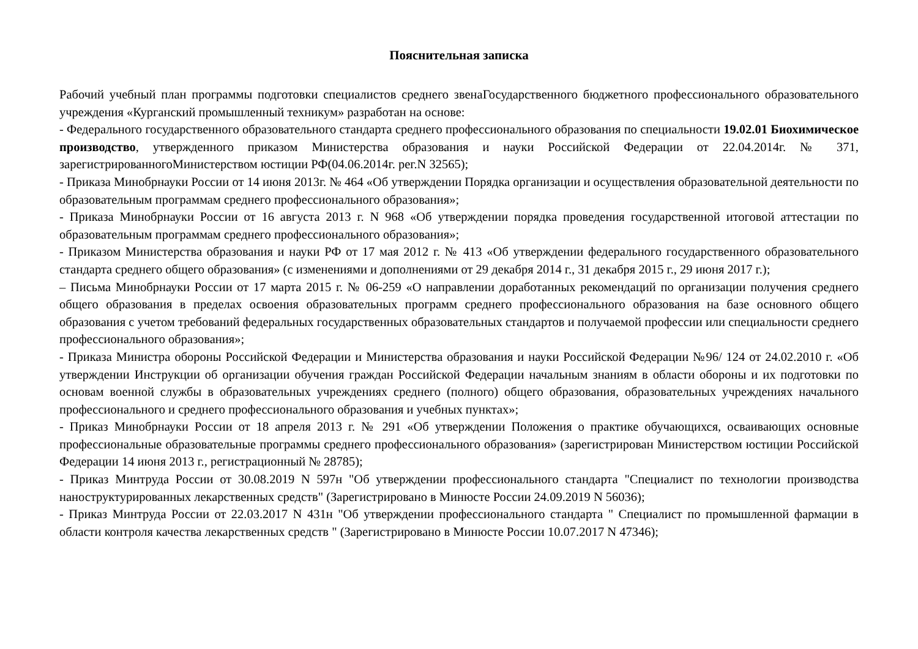Пояснительная записка
Рабочий учебный план программы подготовки специалистов среднего звенаГосударственного бюджетного профессионального образовательного учреждения «Курганский промышленный техникум» разработан на основе:
- Федерального государственного образовательного стандарта среднего профессионального образования по специальности 19.02.01 Биохимическое производство, утвержденного приказом Министерства образования и науки Российской Федерации от 22.04.2014г. № 371, зарегистрированногоМинистерством юстиции РФ(04.06.2014г. рег.N 32565);
- Приказа Минобрнауки России от 14 июня 2013г. № 464 «Об утверждении Порядка организации и осуществления образовательной деятельности по образовательным программам среднего профессионального образования»;
- Приказа Минобрнауки России от 16 августа 2013 г. N 968 «Об утверждении порядка проведения государственной итоговой аттестации по образовательным программам среднего профессионального образования»;
- Приказом Министерства образования и науки РФ от 17 мая 2012 г. № 413 «Об утверждении федерального государственного образовательного стандарта среднего общего образования» (с изменениями и дополнениями от 29 декабря 2014 г., 31 декабря 2015 г., 29 июня 2017 г.);
– Письма Минобрнауки России от 17 марта 2015 г. № 06-259 «О направлении доработанных рекомендаций по организации получения среднего общего образования в пределах освоения образовательных программ среднего профессионального образования на базе основного общего образования с учетом требований федеральных государственных образовательных стандартов и получаемой профессии или специальности среднего профессионального образования»;
- Приказа Министра обороны Российской Федерации и Министерства образования и науки Российской Федерации №96/ 124 от 24.02.2010 г. «Об утверждении Инструкции об организации обучения граждан Российской Федерации начальным знаниям в области обороны и их подготовки по основам военной службы в образовательных учреждениях среднего (полного) общего образования, образовательных учреждениях начального профессионального и среднего профессионального образования и учебных пунктах»;
- Приказ Минобрнауки России от 18 апреля 2013 г. № 291 «Об утверждении Положения о практике обучающихся, осваивающих основные профессиональные образовательные программы среднего профессионального образования» (зарегистрирован Министерством юстиции Российской Федерации 14 июня 2013 г., регистрационный № 28785);
- Приказ Минтруда России от 30.08.2019 N 597н "Об утверждении профессионального стандарта "Специалист по технологии производства наноструктурированных лекарственных средств" (Зарегистрировано в Минюсте России 24.09.2019 N 56036);
- Приказ Минтруда России от 22.03.2017 N 431н "Об утверждении профессионального стандарта " Специалист по промышленной фармации в области контроля качества лекарственных средств " (Зарегистрировано в Минюсте России 10.07.2017 N 47346);